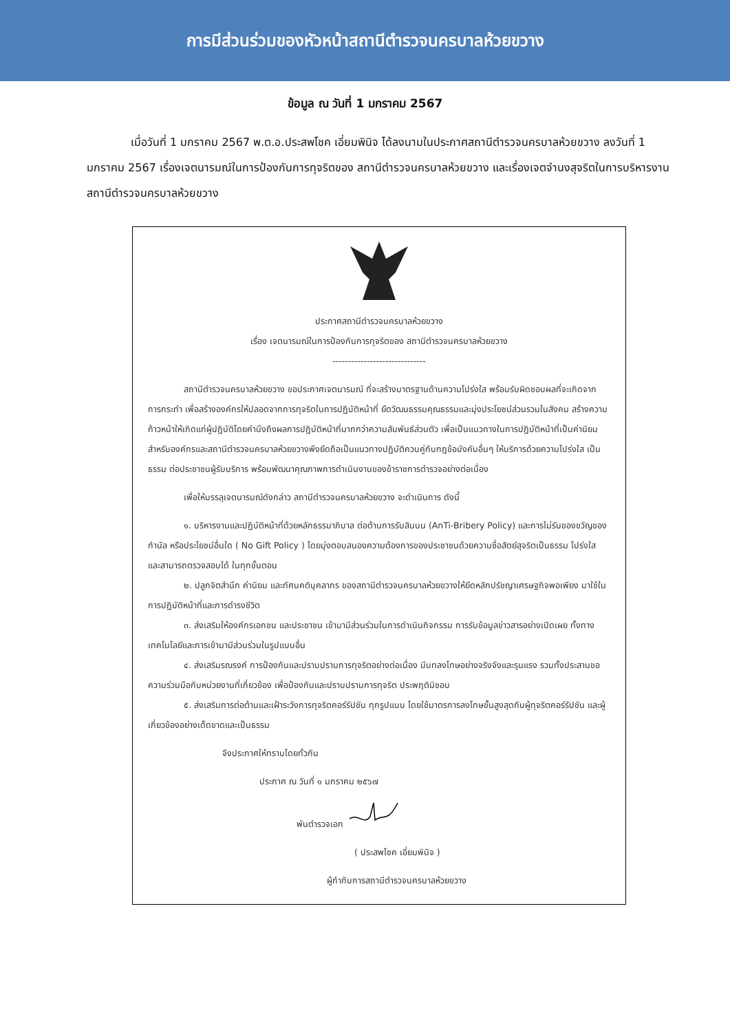การมีส่วนร่วมของหัวหน้าสถานีตำรวจนครบาลห้วยขวาง
ข้อมูล ณ วันที่ 1 มกราคม 2567
เมื่อวันที่ 1 มกราคม 2567 พ.ต.อ.ประสพโชค เอี่ยมพินิจ ได้ลงนามในประกาศสถานีตำรวจนครบาลห้วยขวาง ลงวันที่ 1 มกราคม 2567 เรื่องเจตนารมณ์ในการป้องกันการทุจริตของ สถานีตำรวจนครบาลห้วยขวาง และเรื่องเจตจำนงสุจริตในการบริหารงาน สถานีตำรวจนครบาลห้วยขวาง
ประกาศสถานีตำรวจนครบาลห้วยขวาง
เรื่อง เจตนารมณ์ในการป้องกันการทุจริตของ สถานีตำรวจนครบาลห้วยขวาง
------------------------------
สถานีตำรวจนครบาลห้วยขวาง ขอประกาศเจตนารมณ์ ที่จะสร้างมาตรฐานด้านความโปร่งใส พร้อมรับผิดชอบผลที่จะเกิดจากการกระทำ เพื่อสร้างองค์กรให้ปลอดจากการทุจริตในการปฏิบัติหน้าที่ ยึดวัฒนธรรมคุณธรรมและมุ่งประโยชน์ส่วนรวมในสังคม สร้างความก้าวหน้าให้เกิดแก่ผู้ปฏิบัติโดยคำนึงถึงผลการปฏิบัติหน้าที่มากกว่าความสัมพันธ์ส่วนตัว เพื่อเป็นแนวทางในการปฏิบัติหน้าที่เป็นค่านิยมสำหรับองค์กรและสถานีตำรวจนครบาลห้วยขวางพึงยึดถือเป็นแนวทางปฏิบัติควบคู่กับกฎข้อบังคับอื่นๆ ให้บริการด้วยความโปร่งใส เป็นธรรม ต่อประชาชนผู้รับบริการ พร้อมพัฒนาคุณภาพการดำเนินงานของข้าราชการตำรวจอย่างต่อเนื่อง
เพื่อให้บรรลุเจตนารมณ์ดังกล่าว สถานีตำรวจนครบาลห้วยขวาง จะดำเนินการ ดังนี้
๑. บริหารงานและปฏิบัติหน้าที่ด้วยหลักธรรมาภิบาล ต่อต้านการรับสินบน (AnTi-Bribery Policy) และการไม่รับของขวัญของกำนัล หรือประโยชน์อื่นใด ( No Gift Policy ) โดยมุ่งตอบสนองความต้องการของประชาชนด้วยความซื่อสัตย์สุจริตเป็นธรรม โปร่งใส และสามารถตรวจสอบได้ ในทุกขั้นตอน
๒. ปลูกจิตสำนึก ค่านิยม และทัศนคติบุคลากร ของสถานีตำรวจนครบาลห้วยขวางให้ยึดหลักปรัชญาเศรษฐกิจพอเพียง มาใช้ในการปฏิบัติหน้าที่และการดำรงชีวิต
๓. ส่งเสริมให้องค์กรเอกชน และประชาชน เข้ามามีส่วนร่วมในการดำเนินกิจกรรม การรับข้อมูลข่าวสารอย่างเปิดเผย ทั้งทางเทคโนโลยีและการเข้ามามีส่วนร่วมในรูปแบบอื่น
๔. ส่งเสริมรณรงค์ การป้องกันและปราบปรามการทุจริตอย่างต่อเนื่อง มีบทลงโทษอย่างจริงจังและรุนแรง รวมทั้งประสานขอความร่วมมือกับหน่วยงานที่เกี่ยวข้อง เพื่อป้องกันและปราบปรามการทุจริต ประพฤติมิชอบ
๕. ส่งเสริมการต่อต้านและเฝ้าระวังการทุจริตคอร์รัปชัน ทุกรูปแบบ โดยใช้มาตรการลงโทษขั้นสูงสุดกับผู้ทุจริตคอร์รัปชัน และผู้เกี่ยวข้องอย่างเด็ดขาดและเป็นธรรม
จึงประกาศให้ทราบโดยทั่วกัน
ประกาศ ณ วันที่ ๑ มกราคม ๒๕๖๗
พันตำรวจเอก
( ประสพโชค เอี่ยมพินิจ )
ผู้กำกับการสถานีตำรวจนครบาลห้วยขวาง